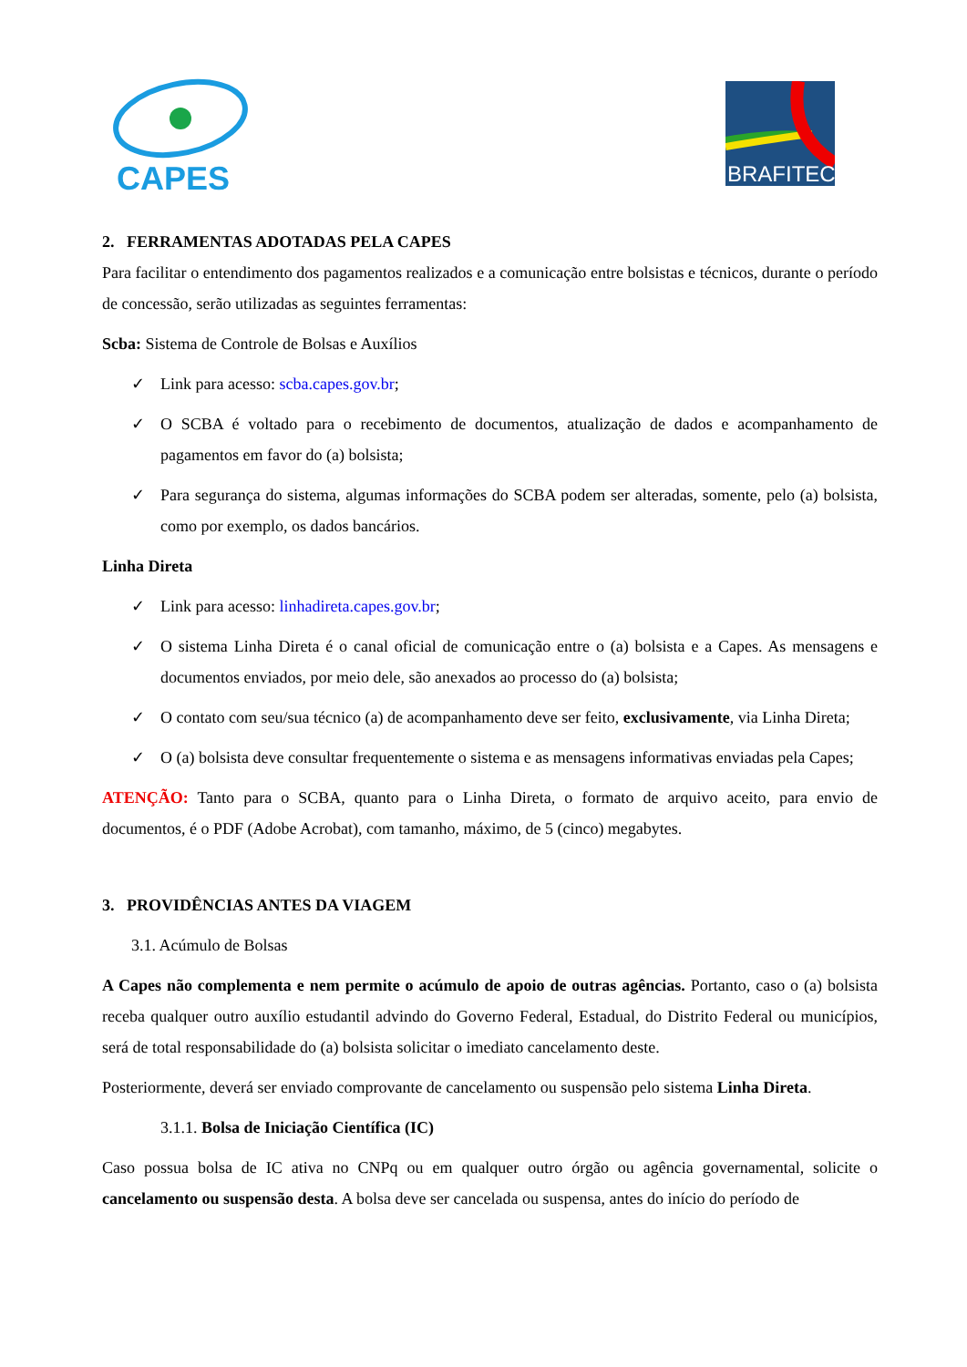CAPES
BRAFITEC
2. FERRAMENTAS ADOTADAS PELA CAPES
Para facilitar o entendimento dos pagamentos realizados e a comunicação entre bolsistas e técnicos, durante o período de concessão, serão utilizadas as seguintes ferramentas:
Scba: Sistema de Controle de Bolsas e Auxílios
✓ Link para acesso: scba.capes.gov.br;
✓ O SCBA é voltado para o recebimento de documentos, atualização de dados e acompanhamento de pagamentos em favor do (a) bolsista;
✓ Para segurança do sistema, algumas informações do SCBA podem ser alteradas, somente, pelo (a) bolsista, como por exemplo, os dados bancários.
Linha Direta
✓ Link para acesso: linhadireta.capes.gov.br;
✓ O sistema Linha Direta é o canal oficial de comunicação entre o (a) bolsista e a Capes. As mensagens e documentos enviados, por meio dele, são anexados ao processo do (a) bolsista;
✓ O contato com seu/sua técnico (a) de acompanhamento deve ser feito, exclusivamente, via Linha Direta;
✓ O (a) bolsista deve consultar frequentemente o sistema e as mensagens informativas enviadas pela Capes;
ATENÇÃO: Tanto para o SCBA, quanto para o Linha Direta, o formato de arquivo aceito, para envio de documentos, é o PDF (Adobe Acrobat), com tamanho, máximo, de 5 (cinco) megabytes.
3. PROVIDÊNCIAS ANTES DA VIAGEM
3.1. Acúmulo de Bolsas
A Capes não complementa e nem permite o acúmulo de apoio de outras agências. Portanto, caso o (a) bolsista receba qualquer outro auxílio estudantil advindo do Governo Federal, Estadual, do Distrito Federal ou municípios, será de total responsabilidade do (a) bolsista solicitar o imediato cancelamento deste.
Posteriormente, deverá ser enviado comprovante de cancelamento ou suspensão pelo sistema Linha Direta.
3.1.1. Bolsa de Iniciação Científica (IC)
Caso possua bolsa de IC ativa no CNPq ou em qualquer outro órgão ou agência governamental, solicite o cancelamento ou suspensão desta. A bolsa deve ser cancelada ou suspensa, antes do início do período de